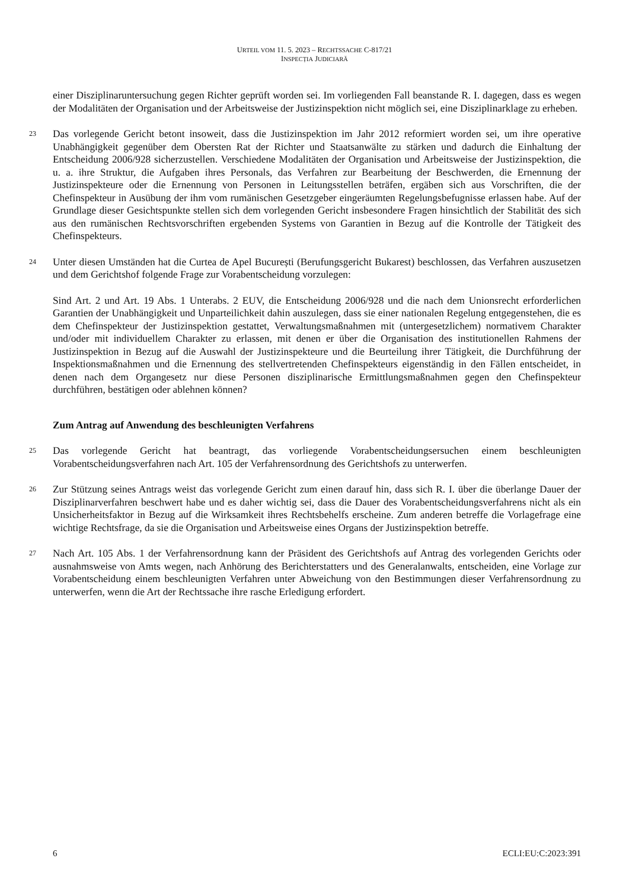URTEIL VOM 11. 5. 2023 – RECHTSSACHE C-817/21
INSPECȚIA JUDICIARĂ
einer Disziplinaruntersuchung gegen Richter geprüft worden sei. Im vorliegenden Fall beanstande R. I. dagegen, dass es wegen der Modalitäten der Organisation und der Arbeitsweise der Justizinspektion nicht möglich sei, eine Disziplinarklage zu erheben.
23
Das vorlegende Gericht betont insoweit, dass die Justizinspektion im Jahr 2012 reformiert worden sei, um ihre operative Unabhängigkeit gegenüber dem Obersten Rat der Richter und Staatsanwälte zu stärken und dadurch die Einhaltung der Entscheidung 2006/928 sicherzustellen. Verschiedene Modalitäten der Organisation und Arbeitsweise der Justizinspektion, die u. a. ihre Struktur, die Aufgaben ihres Personals, das Verfahren zur Bearbeitung der Beschwerden, die Ernennung der Justizinspekteure oder die Ernennung von Personen in Leitungsstellen beträfen, ergäben sich aus Vorschriften, die der Chefinspekteur in Ausübung der ihm vom rumänischen Gesetzgeber eingeräumten Regelungsbefugnisse erlassen habe. Auf der Grundlage dieser Gesichtspunkte stellen sich dem vorlegenden Gericht insbesondere Fragen hinsichtlich der Stabilität des sich aus den rumänischen Rechtsvorschriften ergebenden Systems von Garantien in Bezug auf die Kontrolle der Tätigkeit des Chefinspekteurs.
24
Unter diesen Umständen hat die Curtea de Apel București (Berufungsgericht Bukarest) beschlossen, das Verfahren auszusetzen und dem Gerichtshof folgende Frage zur Vorabentscheidung vorzulegen:
Sind Art. 2 und Art. 19 Abs. 1 Unterabs. 2 EUV, die Entscheidung 2006/928 und die nach dem Unionsrecht erforderlichen Garantien der Unabhängigkeit und Unparteilichkeit dahin auszulegen, dass sie einer nationalen Regelung entgegenstehen, die es dem Chefinspekteur der Justizinspektion gestattet, Verwaltungsmaßnahmen mit (untergesetzlichem) normativem Charakter und/oder mit individuellem Charakter zu erlassen, mit denen er über die Organisation des institutionellen Rahmens der Justizinspektion in Bezug auf die Auswahl der Justizinspekteure und die Beurteilung ihrer Tätigkeit, die Durchführung der Inspektionsmaßnahmen und die Ernennung des stellvertretenden Chefinspekteurs eigenständig in den Fällen entscheidet, in denen nach dem Organgesetz nur diese Personen disziplinarische Ermittlungsmaßnahmen gegen den Chefinspekteur durchführen, bestätigen oder ablehnen können?
Zum Antrag auf Anwendung des beschleunigten Verfahrens
25
Das vorlegende Gericht hat beantragt, das vorliegende Vorabentscheidungsersuchen einem beschleunigten Vorabentscheidungsverfahren nach Art. 105 der Verfahrensordnung des Gerichtshofs zu unterwerfen.
26
Zur Stützung seines Antrags weist das vorlegende Gericht zum einen darauf hin, dass sich R. I. über die überlange Dauer der Disziplinarverfahren beschwert habe und es daher wichtig sei, dass die Dauer des Vorabentscheidungsverfahrens nicht als ein Unsicherheitsfaktor in Bezug auf die Wirksamkeit ihres Rechtsbehelfs erscheine. Zum anderen betreffe die Vorlagefrage eine wichtige Rechtsfrage, da sie die Organisation und Arbeitsweise eines Organs der Justizinspektion betreffe.
27
Nach Art. 105 Abs. 1 der Verfahrensordnung kann der Präsident des Gerichtshofs auf Antrag des vorlegenden Gerichts oder ausnahmsweise von Amts wegen, nach Anhörung des Berichterstatters und des Generalanwalts, entscheiden, eine Vorlage zur Vorabentscheidung einem beschleunigten Verfahren unter Abweichung von den Bestimmungen dieser Verfahrensordnung zu unterwerfen, wenn die Art der Rechtssache ihre rasche Erledigung erfordert.
6 ECLI:EU:C:2023:391